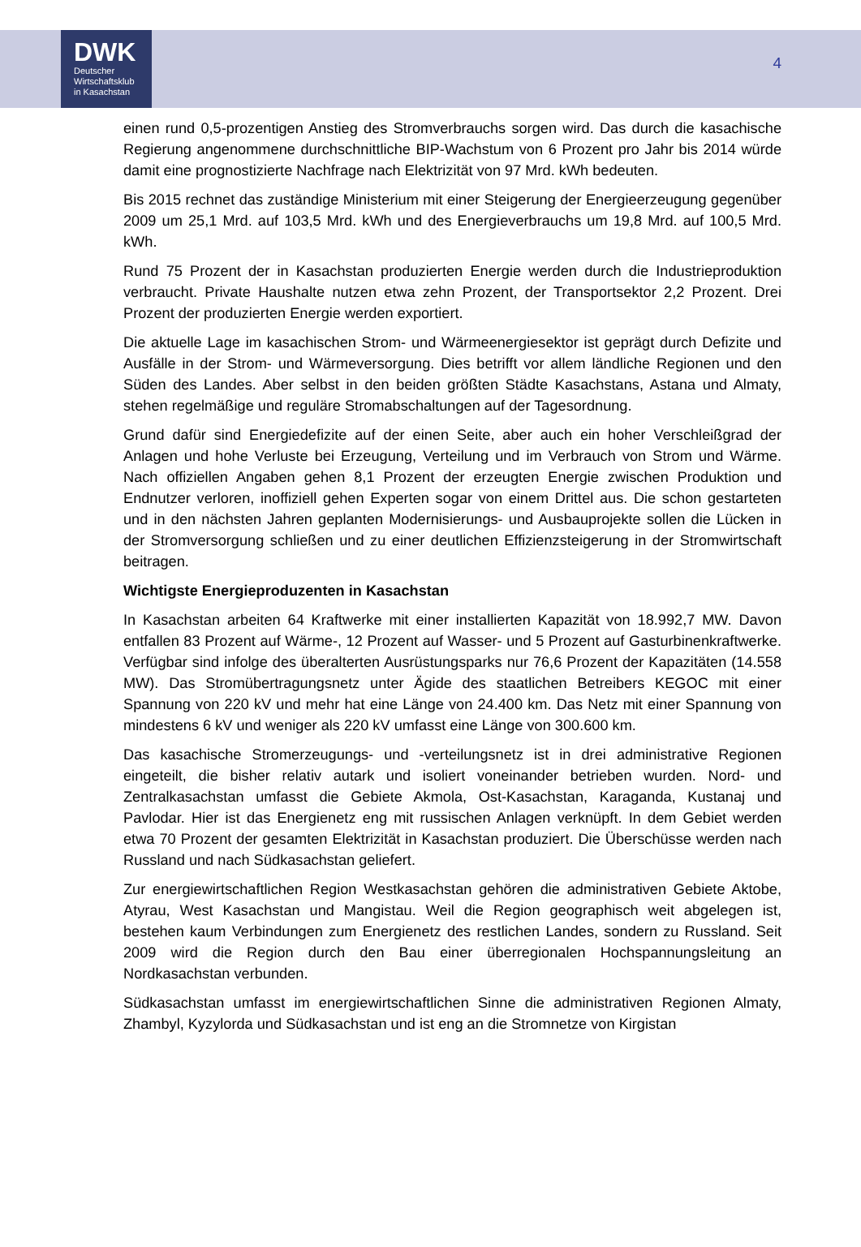DWK
Deutscher
Wirtschaftsklub
in Kasachstan
4
einen rund 0,5-prozentigen Anstieg des Stromverbrauchs sorgen wird. Das durch die kasachische Regierung angenommene durchschnittliche BIP-Wachstum von 6 Prozent pro Jahr bis 2014 würde damit eine prognostizierte Nachfrage nach Elektrizität von 97 Mrd. kWh bedeuten.
Bis 2015 rechnet das zuständige Ministerium mit einer Steigerung der Energieerzeugung gegenüber 2009 um 25,1 Mrd. auf 103,5 Mrd. kWh und des Energieverbrauchs um 19,8 Mrd. auf 100,5 Mrd. kWh.
Rund 75 Prozent der in Kasachstan produzierten Energie werden durch die Industrieproduktion verbraucht. Private Haushalte nutzen etwa zehn Prozent, der Transportsektor 2,2 Prozent. Drei Prozent der produzierten Energie werden exportiert.
Die aktuelle Lage im kasachischen Strom- und Wärmeenergiesektor ist geprägt durch Defizite und Ausfälle in der Strom- und Wärmeversorgung. Dies betrifft vor allem ländliche Regionen und den Süden des Landes. Aber selbst in den beiden größten Städte Kasachstans, Astana und Almaty, stehen regelmäßige und reguläre Stromabschaltungen auf der Tagesordnung.
Grund dafür sind Energiedefizite auf der einen Seite, aber auch ein hoher Verschleißgrad der Anlagen und hohe Verluste bei Erzeugung, Verteilung und im Verbrauch von Strom und Wärme. Nach offiziellen Angaben gehen 8,1 Prozent der erzeugten Energie zwischen Produktion und Endnutzer verloren, inoffiziell gehen Experten sogar von einem Drittel aus. Die schon gestarteten und in den nächsten Jahren geplanten Modernisierungs- und Ausbauprojekte sollen die Lücken in der Stromversorgung schließen und zu einer deutlichen Effizienzsteigerung in der Stromwirtschaft beitragen.
Wichtigste Energieproduzenten in Kasachstan
In Kasachstan arbeiten 64 Kraftwerke mit einer installierten Kapazität von 18.992,7 MW. Davon entfallen 83 Prozent auf Wärme-, 12 Prozent auf Wasser- und 5 Prozent auf Gasturbinenkraftwerke. Verfügbar sind infolge des überalterten Ausrüstungsparks nur 76,6 Prozent der Kapazitäten (14.558 MW). Das Stromübertragungsnetz unter Ägide des staatlichen Betreibers KEGOC mit einer Spannung von 220 kV und mehr hat eine Länge von 24.400 km. Das Netz mit einer Spannung von mindestens 6 kV und weniger als 220 kV umfasst eine Länge von 300.600 km.
Das kasachische Stromerzeugungs- und -verteilungsnetz ist in drei administrative Regionen eingeteilt, die bisher relativ autark und isoliert voneinander betrieben wurden. Nord- und Zentralkasachstan umfasst die Gebiete Akmola, Ost-Kasachstan, Karaganda, Kustanaj und Pavlodar. Hier ist das Energienetz eng mit russischen Anlagen verknüpft. In dem Gebiet werden etwa 70 Prozent der gesamten Elektrizität in Kasachstan produziert. Die Überschüsse werden nach Russland und nach Südkasachstan geliefert.
Zur energiewirtschaftlichen Region Westkasachstan gehören die administrativen Gebiete Aktobe, Atyrau, West Kasachstan und Mangistau. Weil die Region geographisch weit abgelegen ist, bestehen kaum Verbindungen zum Energienetz des restlichen Landes, sondern zu Russland. Seit 2009 wird die Region durch den Bau einer überregionalen Hochspannungsleitung an Nordkasachstan verbunden.
Südkasachstan umfasst im energiewirtschaftlichen Sinne die administrativen Regionen Almaty, Zhambyl, Kyzylorda und Südkasachstan und ist eng an die Stromnetze von Kirgistan